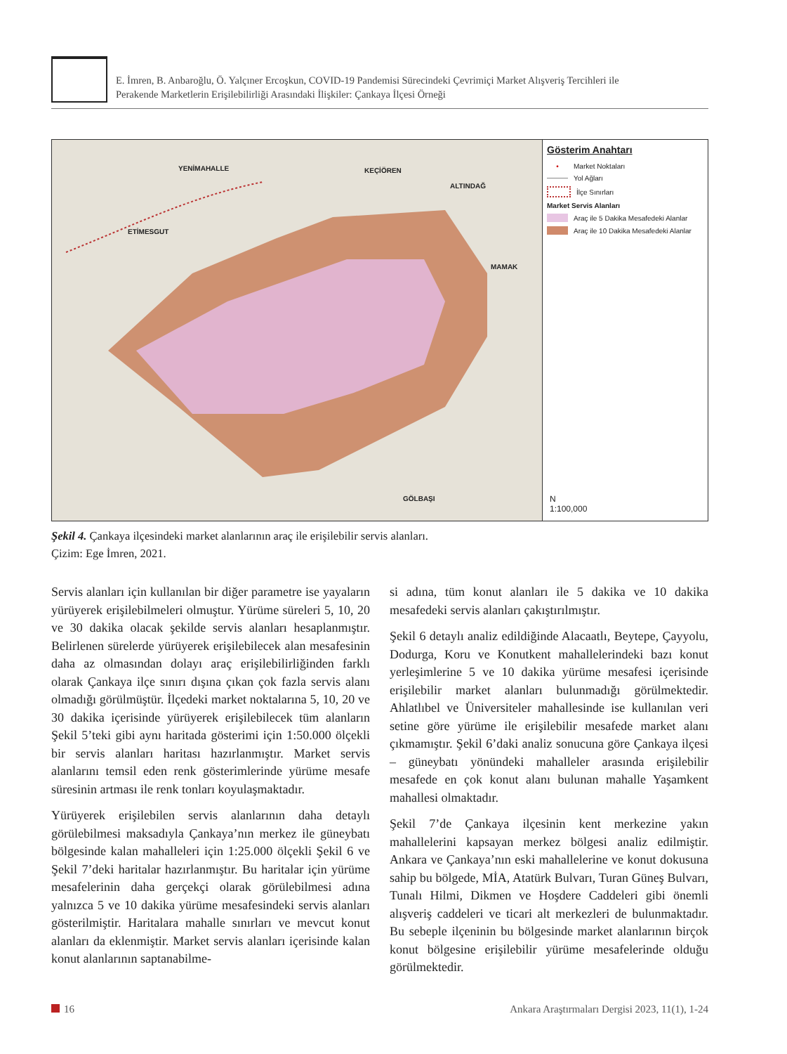E. İmren, B. Anbaroğlu, Ö. Yalçıner Ercoşkun, COVID-19 Pandemisi Sürecindeki Çevrimiçi Market Alışveriş Tercihleri ile
Perakende Marketlerin Erişilebilirliği Arasındaki İlişkiler: Çankaya İlçesi Örneği
YENİMAHALLE KEÇİÖREN
ALTINDAĞ
ETİMESGUT
MAMAK
GÖLBAŞI
Gösterim Anahtarı
• Market Noktaları
Yol Ağları
İlçe Sınırları
Market Servis Alanları
Araç ile 5 Dakika Mesafedeki Alanlar
Araç ile 10 Dakika Mesafedeki Alanlar
N
1:100,000
Şekil 4. Çankaya ilçesindeki market alanlarının araç ile erişilebilir servis alanları.
Çizim: Ege İmren, 2021.
Servis alanları için kullanılan bir diğer parametre ise yayaların yürüyerek erişilebilmeleri olmuştur. Yürüme süreleri 5, 10, 20 ve 30 dakika olacak şekilde servis alanları hesaplanmıştır. Belirlenen sürelerde yürüyerek erişilebilecek alan mesafesinin daha az olmasından dolayı araç erişilebilirliğinden farklı olarak Çankaya ilçe sınırı dışına çıkan çok fazla servis alanı olmadığı görülmüştür. İlçedeki market noktalarına 5, 10, 20 ve 30 dakika içerisinde yürüyerek erişilebilecek tüm alanların Şekil 5’teki gibi aynı haritada gösterimi için 1:50.000 ölçekli bir servis alanları haritası hazırlanmıştır. Market servis alanlarını temsil eden renk gösterimlerinde yürüme mesafe süresinin artması ile renk tonları koyulaşmaktadır.
Yürüyerek erişilebilen servis alanlarının daha detaylı görülebilmesi maksadıyla Çankaya’nın merkez ile güneybatı bölgesinde kalan mahalleleri için 1:25.000 ölçekli Şekil 6 ve Şekil 7’deki haritalar hazırlanmıştır. Bu haritalar için yürüme mesafelerinin daha gerçekçi olarak görülebilmesi adına yalnızca 5 ve 10 dakika yürüme mesafesindeki servis alanları gösterilmiştir. Haritalara mahalle sınırları ve mevcut konut alanları da eklenmiştir. Market servis alanları içerisinde kalan konut alanlarının saptanabilme-
si adına, tüm konut alanları ile 5 dakika ve 10 dakika mesafedeki servis alanları çakıştırılmıştır.
Şekil 6 detaylı analiz edildiğinde Alacaatlı, Beytepe, Çayyolu, Dodurga, Koru ve Konutkent mahallelerindeki bazı konut yerleşimlerine 5 ve 10 dakika yürüme mesafesi içerisinde erişilebilir market alanları bulunmadığı görülmektedir. Ahlatlıbel ve Üniversiteler mahallesinde ise kullanılan veri setine göre yürüme ile erişilebilir mesafede market alanı çıkmamıştır. Şekil 6’daki analiz sonucuna göre Çankaya ilçesi – güneybatı yönündeki mahalleler arasında erişilebilir mesafede en çok konut alanı bulunan mahalle Yaşamkent mahallesi olmaktadır.
Şekil 7’de Çankaya ilçesinin kent merkezine yakın mahallelerini kapsayan merkez bölgesi analiz edilmiştir. Ankara ve Çankaya’nın eski mahallelerine ve konut dokusuna sahip bu bölgede, MİA, Atatürk Bulvarı, Turan Güneş Bulvarı, Tunalı Hilmi, Dikmen ve Hoşdere Caddeleri gibi önemli alışveriş caddeleri ve ticari alt merkezleri de bulunmaktadır. Bu sebeple ilçeninin bu bölgesinde market alanlarının birçok konut bölgesine erişilebilir yürüme mesafelerinde olduğu görülmektedir.
16 Ankara Araştırmaları Dergisi 2023, 11(1), 1-24